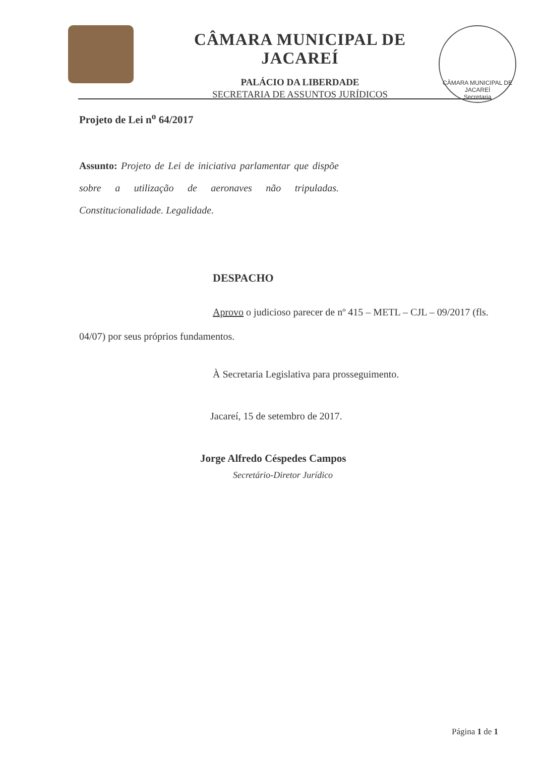CÂMARA MUNICIPAL DE JACAREÍ
PALÁCIO DA LIBERDADE
SECRETARIA DE ASSUNTOS JURÍDICOS
CÂMARA MUNICIPAL DE JACAREÍ
Secretaria
Projeto de Lei n<sup>o</sup> 64/2017
Assunto: Projeto de Lei de iniciativa parlamentar que dispõe sobre a utilização de aeronaves não tripuladas. Constitucionalidade. Legalidade.
DESPACHO
Aprovo o judicioso parecer de nº 415 – METL – CJL – 09/2017 (fls. 04/07) por seus próprios fundamentos.
À Secretaria Legislativa para prosseguimento.
Jacareí, 15 de setembro de 2017.
Jorge Alfredo Céspedes Campos
Secretário-Diretor Jurídico
Página 1 de 1